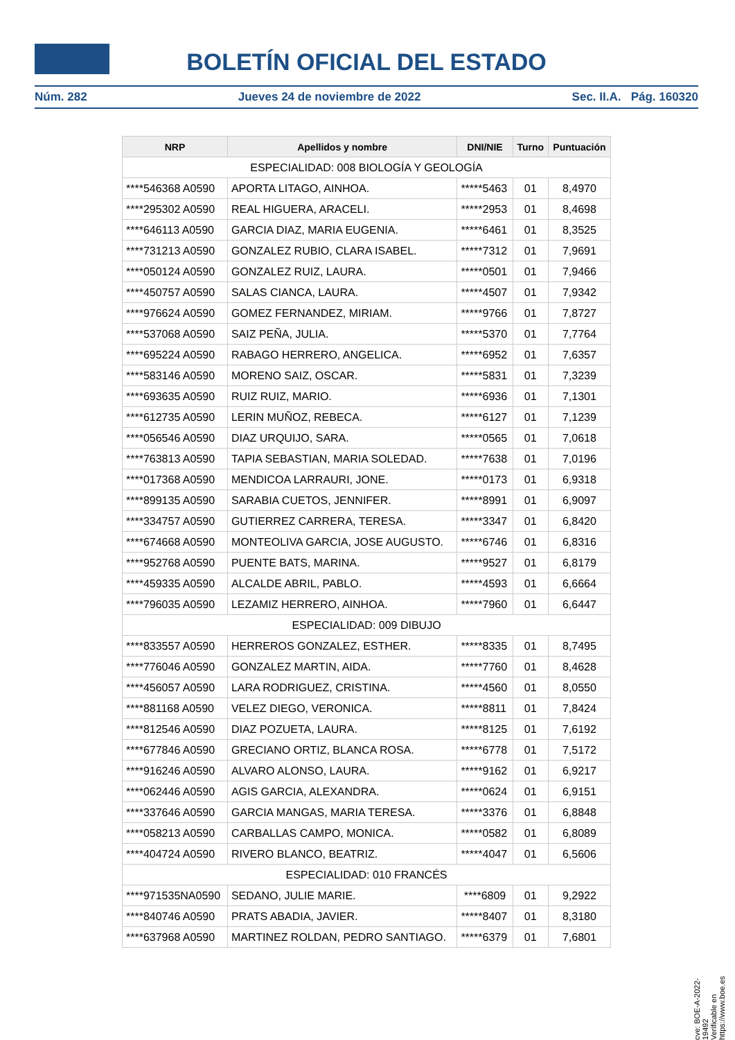BOLETÍN OFICIAL DEL ESTADO
Núm. 282 Jueves 24 de noviembre de 2022 Sec. II.A. Pág. 160320
| NRP | Apellidos y nombre | DNI/NIE | Turno | Puntuación |
| --- | --- | --- | --- | --- |
| ESPECIALIDAD: 008 BIOLOGÍA Y GEOLOGÍA | | | | |
| ****546368 A0590 | APORTA LITAGO, AINHOA. | *****5463 | 01 | 8,4970 |
| ****295302 A0590 | REAL HIGUERA, ARACELI. | *****2953 | 01 | 8,4698 |
| ****646113 A0590 | GARCIA DIAZ, MARIA EUGENIA. | *****6461 | 01 | 8,3525 |
| ****731213 A0590 | GONZALEZ RUBIO, CLARA ISABEL. | *****7312 | 01 | 7,9691 |
| ****050124 A0590 | GONZALEZ RUIZ, LAURA. | *****0501 | 01 | 7,9466 |
| ****450757 A0590 | SALAS CIANCA, LAURA. | *****4507 | 01 | 7,9342 |
| ****976624 A0590 | GOMEZ FERNANDEZ, MIRIAM. | *****9766 | 01 | 7,8727 |
| ****537068 A0590 | SAIZ PEÑA, JULIA. | *****5370 | 01 | 7,7764 |
| ****695224 A0590 | RABAGO HERRERO, ANGELICA. | *****6952 | 01 | 7,6357 |
| ****583146 A0590 | MORENO SAIZ, OSCAR. | *****5831 | 01 | 7,3239 |
| ****693635 A0590 | RUIZ RUIZ, MARIO. | *****6936 | 01 | 7,1301 |
| ****612735 A0590 | LERIN MUÑOZ, REBECA. | *****6127 | 01 | 7,1239 |
| ****056546 A0590 | DIAZ URQUIJO, SARA. | *****0565 | 01 | 7,0618 |
| ****763813 A0590 | TAPIA SEBASTIAN, MARIA SOLEDAD. | *****7638 | 01 | 7,0196 |
| ****017368 A0590 | MENDICOA LARRAURI, JONE. | *****0173 | 01 | 6,9318 |
| ****899135 A0590 | SARABIA CUETOS, JENNIFER. | *****8991 | 01 | 6,9097 |
| ****334757 A0590 | GUTIERREZ CARRERA, TERESA. | *****3347 | 01 | 6,8420 |
| ****674668 A0590 | MONTEOLIVA GARCIA, JOSE AUGUSTO. | *****6746 | 01 | 6,8316 |
| ****952768 A0590 | PUENTE BATS, MARINA. | *****9527 | 01 | 6,8179 |
| ****459335 A0590 | ALCALDE ABRIL, PABLO. | *****4593 | 01 | 6,6664 |
| ****796035 A0590 | LEZAMIZ HERRERO, AINHOA. | *****7960 | 01 | 6,6447 |
| ESPECIALIDAD: 009 DIBUJO | | | | |
| ****833557 A0590 | HERREROS GONZALEZ, ESTHER. | *****8335 | 01 | 8,7495 |
| ****776046 A0590 | GONZALEZ MARTIN, AIDA. | *****7760 | 01 | 8,4628 |
| ****456057 A0590 | LARA RODRIGUEZ, CRISTINA. | *****4560 | 01 | 8,0550 |
| ****881168 A0590 | VELEZ DIEGO, VERONICA. | *****8811 | 01 | 7,8424 |
| ****812546 A0590 | DIAZ POZUETA, LAURA. | *****8125 | 01 | 7,6192 |
| ****677846 A0590 | GRECIANO ORTIZ, BLANCA ROSA. | *****6778 | 01 | 7,5172 |
| ****916246 A0590 | ALVARO ALONSO, LAURA. | *****9162 | 01 | 6,9217 |
| ****062446 A0590 | AGIS GARCIA, ALEXANDRA. | *****0624 | 01 | 6,9151 |
| ****337646 A0590 | GARCIA MANGAS, MARIA TERESA. | *****3376 | 01 | 6,8848 |
| ****058213 A0590 | CARBALLAS CAMPO, MONICA. | *****0582 | 01 | 6,8089 |
| ****404724 A0590 | RIVERO BLANCO, BEATRIZ. | *****4047 | 01 | 6,5606 |
| ESPECIALIDAD: 010 FRANCÉS | | | | |
| ****971535NA0590 | SEDANO, JULIE MARIE. | ****6809 | 01 | 9,2922 |
| ****840746 A0590 | PRATS ABADIA, JAVIER. | *****8407 | 01 | 8,3180 |
| ****637968 A0590 | MARTINEZ ROLDAN, PEDRO SANTIAGO. | *****6379 | 01 | 7,6801 |
cve: BOE-A-2022-19492
Verificable en https://www.boe.es